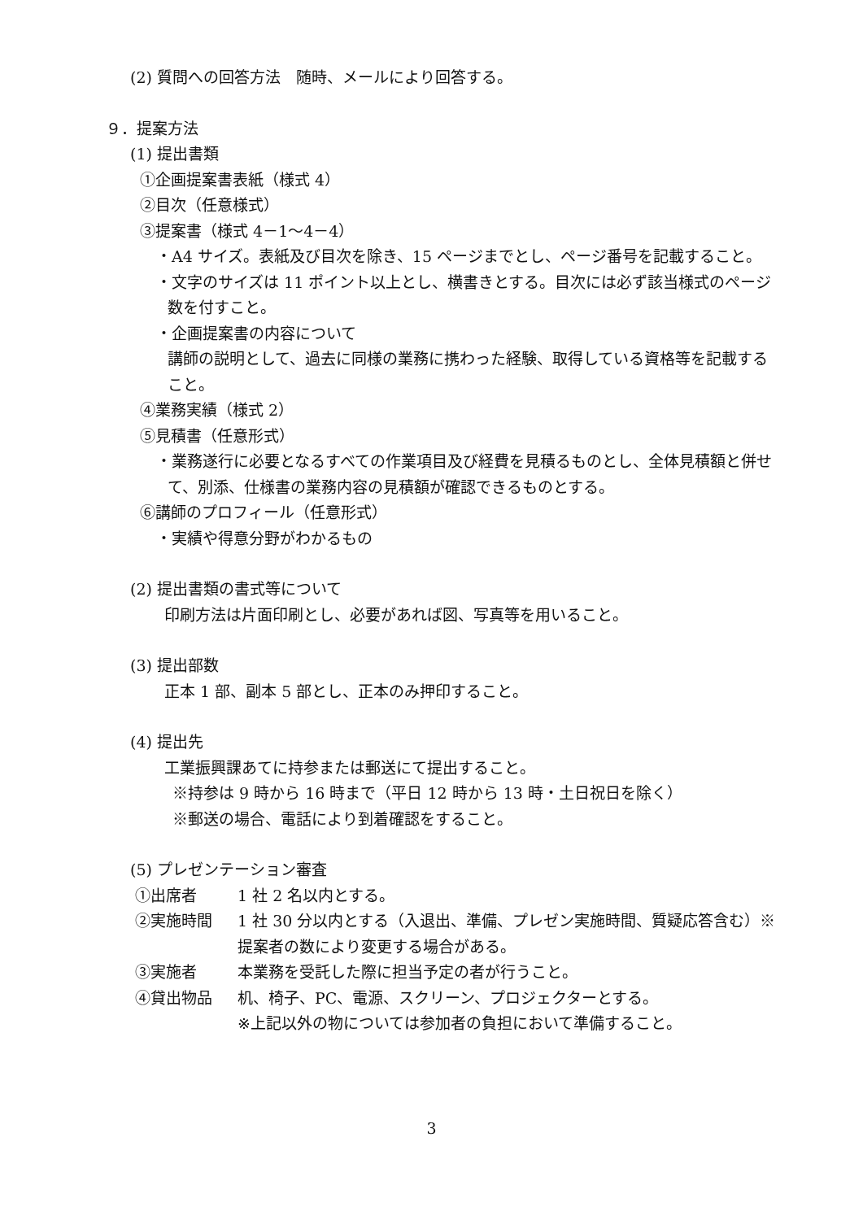(2) 質問への回答方法　随時、メールにより回答する。
９．提案方法
(1) 提出書類
①企画提案書表紙（様式 4）
②目次（任意様式）
③提案書（様式 4－1～4－4）
・A4 サイズ。表紙及び目次を除き、15 ページまでとし、ページ番号を記載すること。
・文字のサイズは 11 ポイント以上とし、横書きとする。目次には必ず該当様式のページ数を付すこと。
・企画提案書の内容について
講師の説明として、過去に同様の業務に携わった経験、取得している資格等を記載すること。
④業務実績（様式 2）
⑤見積書（任意形式）
・業務遂行に必要となるすべての作業項目及び経費を見積るものとし、全体見積額と併せて、別添、仕様書の業務内容の見積額が確認できるものとする。
⑥講師のプロフィール（任意形式）
・実績や得意分野がわかるもの
(2) 提出書類の書式等について
印刷方法は片面印刷とし、必要があれば図、写真等を用いること。
(3) 提出部数
正本 1 部、副本 5 部とし、正本のみ押印すること。
(4) 提出先
工業振興課あてに持参または郵送にて提出すること。
※持参は 9 時から 16 時まで（平日 12 時から 13 時・土日祝日を除く）
※郵送の場合、電話により到着確認をすること。
(5) プレゼンテーション審査
①出席者 1 社 2 名以内とする。
②実施時間 1 社 30 分以内とする（入退出、準備、プレゼン実施時間、質疑応答含む）※提案者の数により変更する場合がある。
③実施者 本業務を受託した際に担当予定の者が行うこと。
④貸出物品 机、椅子、PC、電源、スクリーン、プロジェクターとする。
※上記以外の物については参加者の負担において準備すること。
3